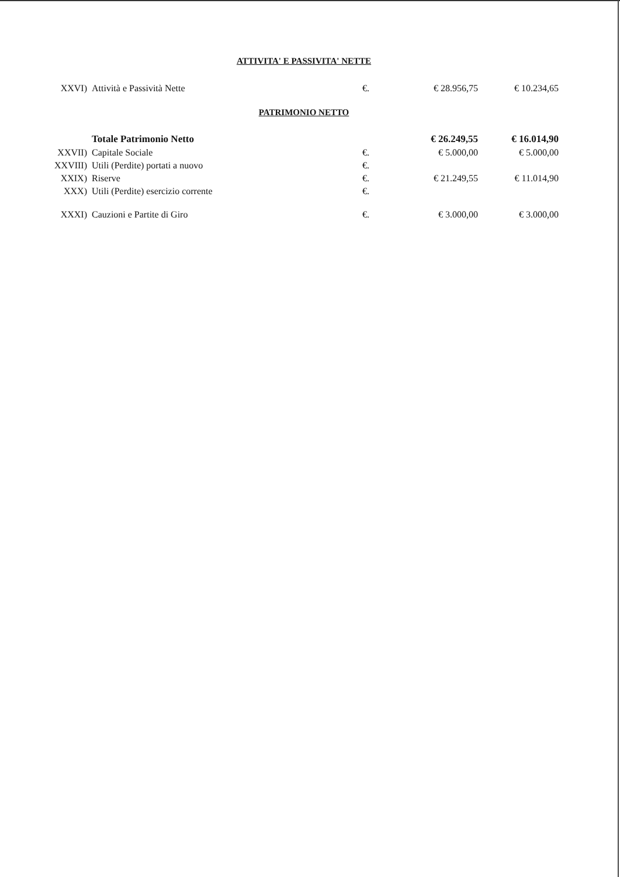ATTIVITA' E PASSIVITA' NETTE
| XXVI) | Attività e Passività Nette | €. | € 28.956,75 | € 10.234,65 |
PATRIMONIO NETTO
| | Totale Patrimonio Netto | | € 26.249,55 | € 16.014,90 |
| XXVII) | Capitale Sociale | €. | € 5.000,00 | € 5.000,00 |
| XXVIII) | Utili (Perdite) portati a nuovo | €. | | |
| XXIX) | Riserve | €. | € 21.249,55 | € 11.014,90 |
| XXX) | Utili (Perdite) esercizio corrente | €. | | |
| XXXI) | Cauzioni e Partite di Giro | €. | € 3.000,00 | € 3.000,00 |